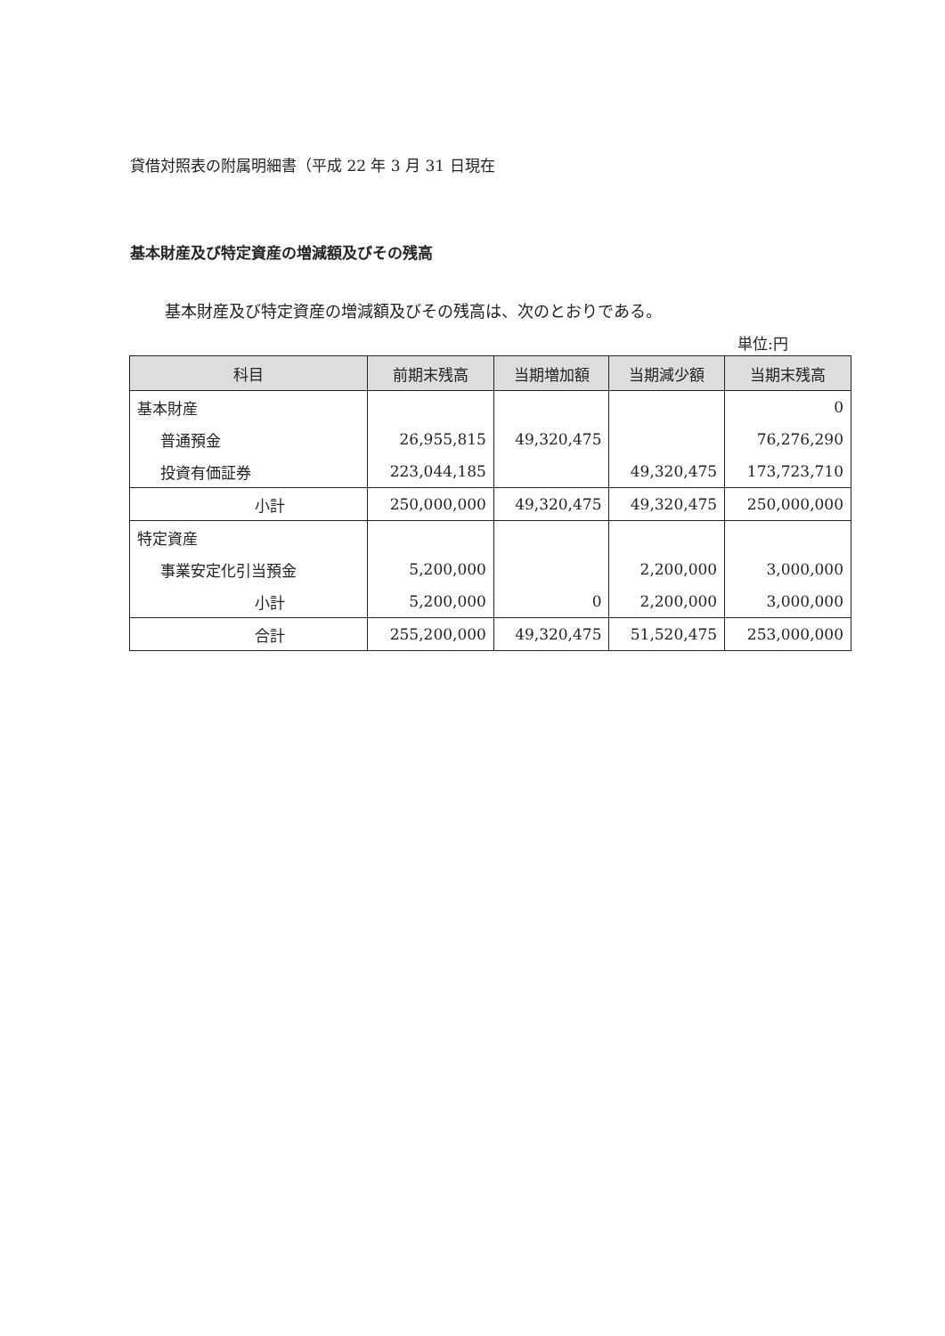貸借対照表の附属明細書（平成 22 年 3 月 31 日現在
基本財産及び特定資産の増減額及びその残高
基本財産及び特定資産の増減額及びその残高は、次のとおりである。
単位:円
| 科目 | 前期末残高 | 当期増加額 | 当期減少額 | 当期末残高 |
| --- | --- | --- | --- | --- |
| 基本財産 | | | | 0 |
| 普通預金 | 26,955,815 | 49,320,475 | | 76,276,290 |
| 投資有価証券 | 223,044,185 | | 49,320,475 | 173,723,710 |
| 小計 | 250,000,000 | 49,320,475 | 49,320,475 | 250,000,000 |
| 特定資産 | | | | |
| 事業安定化引当預金 | 5,200,000 | | 2,200,000 | 3,000,000 |
| 小計 | 5,200,000 | 0 | 2,200,000 | 3,000,000 |
| 合計 | 255,200,000 | 49,320,475 | 51,520,475 | 253,000,000 |